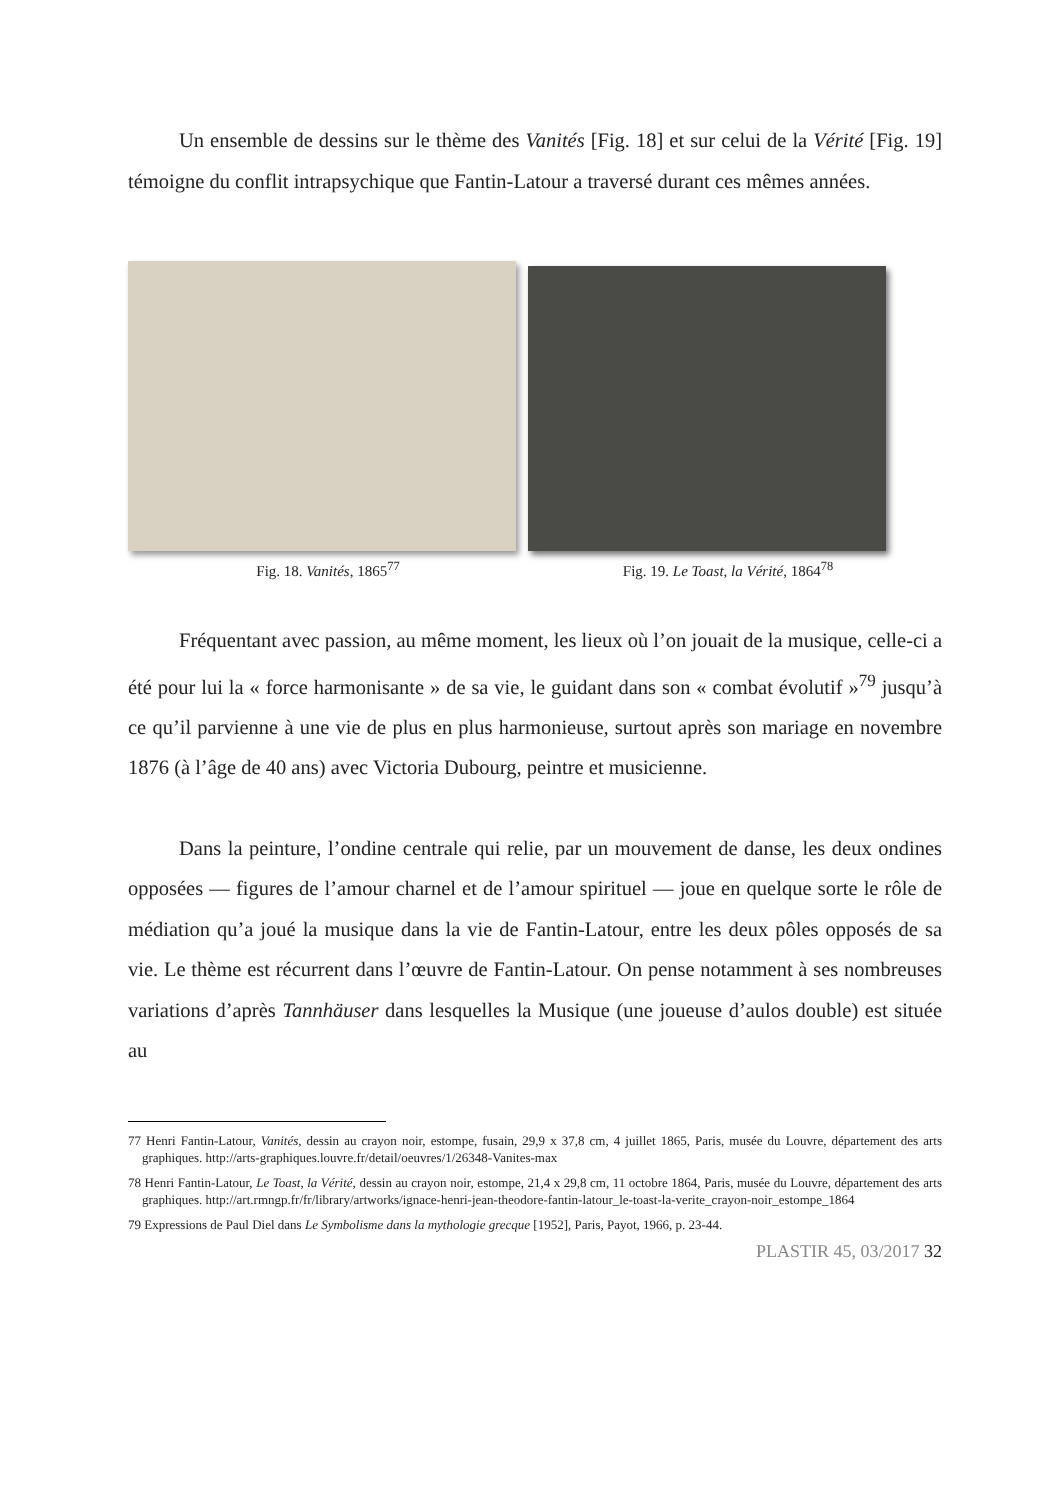Un ensemble de dessins sur le thème des Vanités [Fig. 18] et sur celui de la Vérité [Fig. 19] témoigne du conflit intrapsychique que Fantin-Latour a traversé durant ces mêmes années.
Fig. 18. Vanités, 1865<sup>77</sup> Fig. 19. Le Toast, la Vérité, 1864<sup>78</sup>
Fréquentant avec passion, au même moment, les lieux où l’on jouait de la musique, celle-ci a été pour lui la « force harmonisante » de sa vie, le guidant dans son « combat évolutif »<sup>79</sup> jusqu’à ce qu’il parvienne à une vie de plus en plus harmonieuse, surtout après son mariage en novembre 1876 (à l’âge de 40 ans) avec Victoria Dubourg, peintre et musicienne.
Dans la peinture, l’ondine centrale qui relie, par un mouvement de danse, les deux ondines opposées — figures de l’amour charnel et de l’amour spirituel — joue en quelque sorte le rôle de médiation qu’a joué la musique dans la vie de Fantin-Latour, entre les deux pôles opposés de sa vie. Le thème est récurrent dans l’œuvre de Fantin-Latour. On pense notamment à ses nombreuses variations d’après Tannhäuser dans lesquelles la Musique (une joueuse d’aulos double) est située au
77 Henri Fantin-Latour, Vanités, dessin au crayon noir, estompe, fusain, 29,9 x 37,8 cm, 4 juillet 1865, Paris, musée du Louvre, département des arts graphiques. http://arts-graphiques.louvre.fr/detail/oeuvres/1/26348-Vanites-max
78 Henri Fantin-Latour, Le Toast, la Vérité, dessin au crayon noir, estompe, 21,4 x 29,8 cm, 11 octobre 1864, Paris, musée du Louvre, département des arts graphiques. http://art.rmngp.fr/fr/library/artworks/ignace-henri-jean-theodore-fantin-latour_le-toast-la-verite_crayon-noir_estompe_1864
79 Expressions de Paul Diel dans Le Symbolisme dans la mythologie grecque [1952], Paris, Payot, 1966, p. 23-44.
PLASTIR 45, 03/2017 32